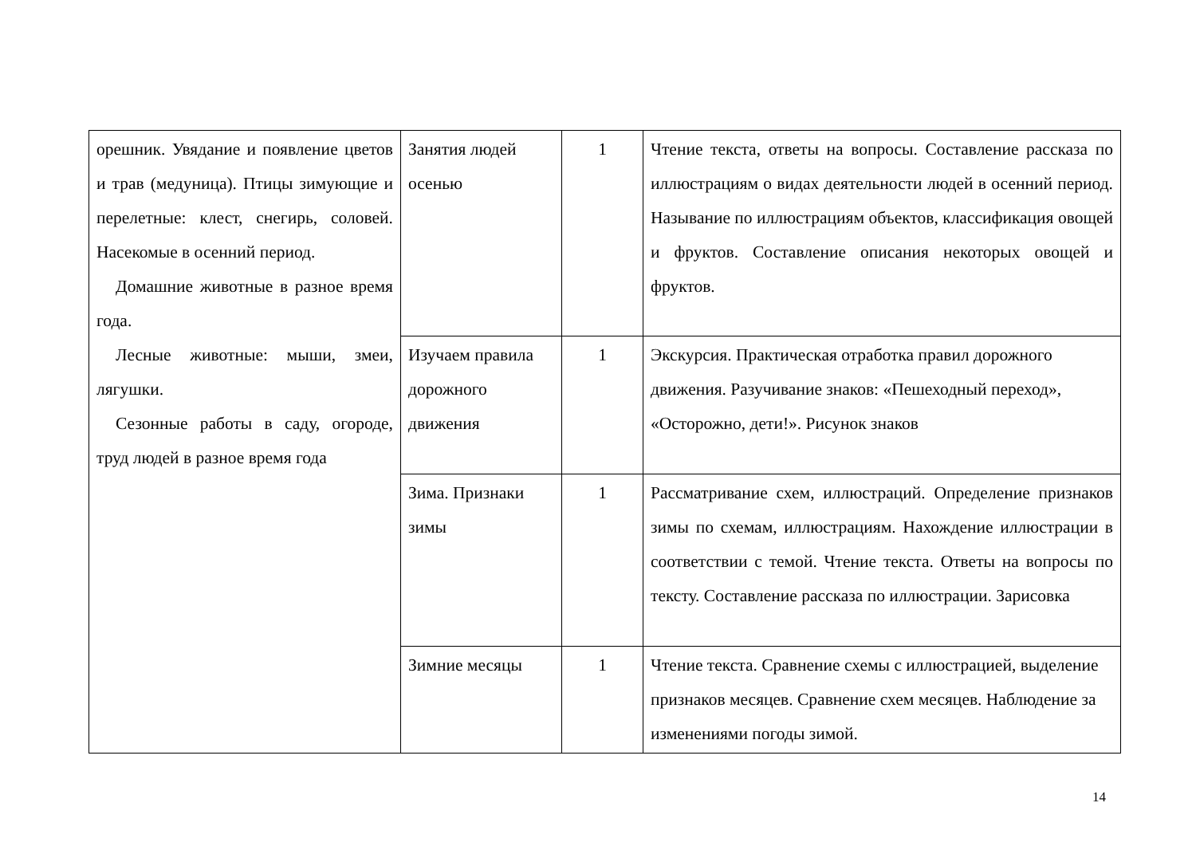| орешник. Увядание и появление цветов и трав (медуница). Птицы зимующие и перелетные: клест, снегирь, соловей. Насекомые в осенний период. Домашние животные в разное время года. Лесные животные: мыши, змеи, лягушки. Сезонные работы в саду, огороде, труд людей в разное время года | Занятия людей осенью | 1 | Чтение текста, ответы на вопросы. Составление рассказа по иллюстрациям о видах деятельности людей в осенний период. Называние по иллюстрациям объектов, классификация овощей и фруктов. Составление описания некоторых овощей и фруктов. |
| | Изучаем правила дорожного движения | 1 | Экскурсия. Практическая отработка правил дорожного движения. Разучивание знаков: «Пешеходный переход», «Осторожно, дети!». Рисунок знаков |
| | Зима. Признаки зимы | 1 | Рассматривание схем, иллюстраций. Определение признаков зимы по схемам, иллюстрациям. Нахождение иллюстрации в соответствии с темой. Чтение текста. Ответы на вопросы по тексту. Составление рассказа по иллюстрации. Зарисовка |
| | Зимние месяцы | 1 | Чтение текста. Сравнение схемы с иллюстрацией, выделение признаков месяцев. Сравнение схем месяцев. Наблюдение за изменениями погоды зимой. |
14